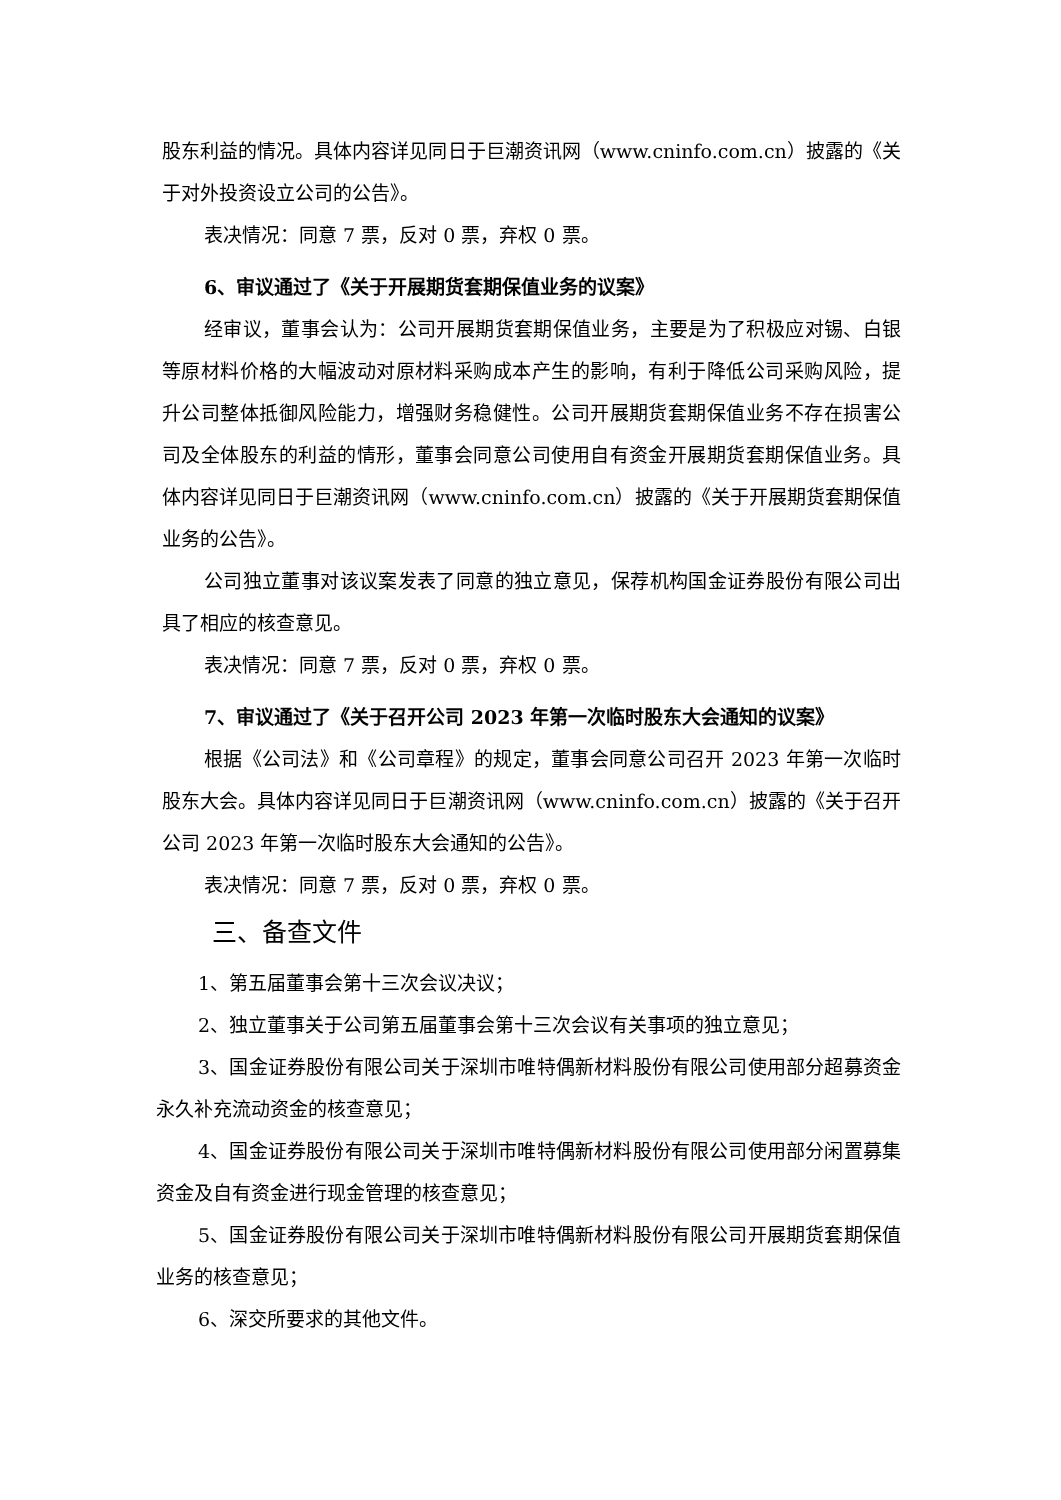股东利益的情况。具体内容详见同日于巨潮资讯网（www.cninfo.com.cn）披露的《关于对外投资设立公司的公告》。
表决情况：同意 7 票，反对 0 票，弃权 0 票。
6、审议通过了《关于开展期货套期保值业务的议案》
经审议，董事会认为：公司开展期货套期保值业务，主要是为了积极应对锡、白银等原材料价格的大幅波动对原材料采购成本产生的影响，有利于降低公司采购风险，提升公司整体抵御风险能力，增强财务稳健性。公司开展期货套期保值业务不存在损害公司及全体股东的利益的情形，董事会同意公司使用自有资金开展期货套期保值业务。具体内容详见同日于巨潮资讯网（www.cninfo.com.cn）披露的《关于开展期货套期保值业务的公告》。
公司独立董事对该议案发表了同意的独立意见，保荐机构国金证券股份有限公司出具了相应的核查意见。
表决情况：同意 7 票，反对 0 票，弃权 0 票。
7、审议通过了《关于召开公司 2023 年第一次临时股东大会通知的议案》
根据《公司法》和《公司章程》的规定，董事会同意公司召开 2023 年第一次临时股东大会。具体内容详见同日于巨潮资讯网（www.cninfo.com.cn）披露的《关于召开公司 2023 年第一次临时股东大会通知的公告》。
表决情况：同意 7 票，反对 0 票，弃权 0 票。
三、备查文件
1、第五届董事会第十三次会议决议；
2、独立董事关于公司第五届董事会第十三次会议有关事项的独立意见；
3、国金证券股份有限公司关于深圳市唯特偶新材料股份有限公司使用部分超募资金永久补充流动资金的核查意见；
4、国金证券股份有限公司关于深圳市唯特偶新材料股份有限公司使用部分闲置募集资金及自有资金进行现金管理的核查意见；
5、国金证券股份有限公司关于深圳市唯特偶新材料股份有限公司开展期货套期保值业务的核查意见；
6、深交所要求的其他文件。